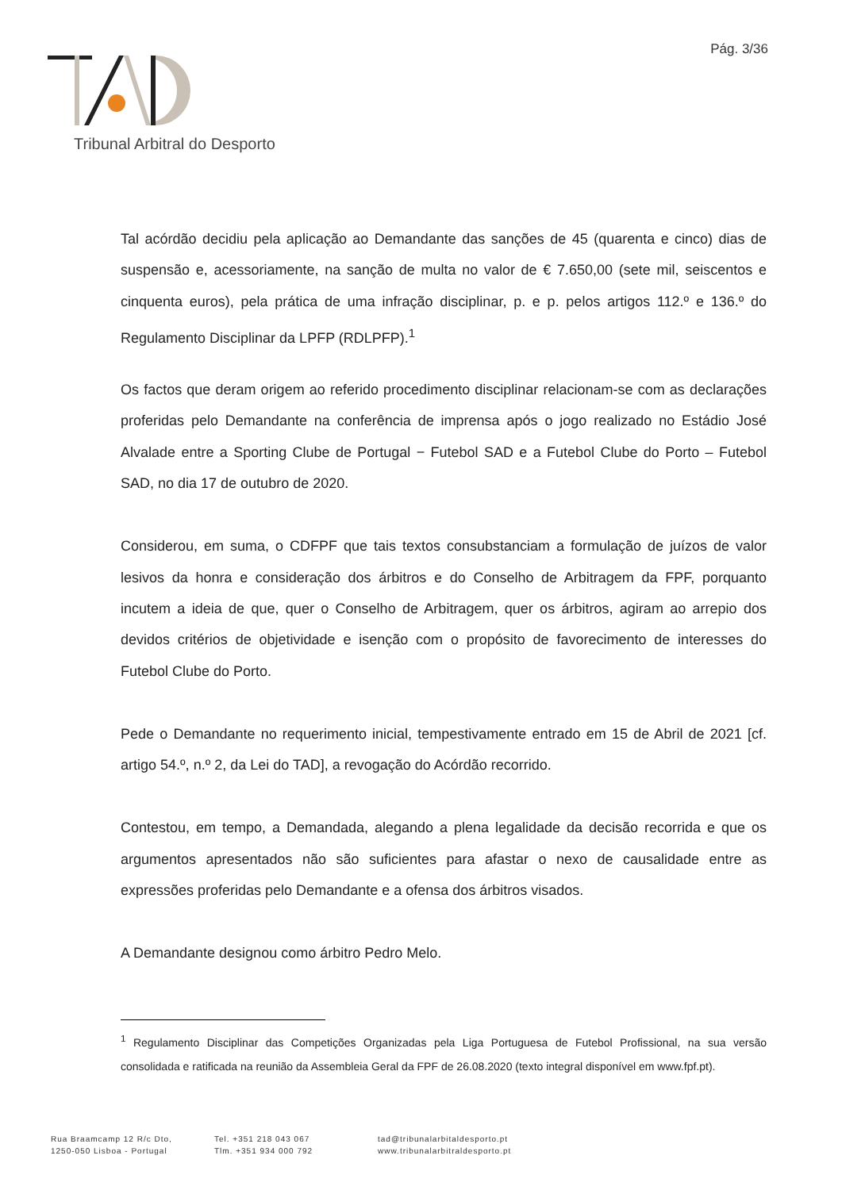Pág. 3/36
Tribunal Arbitral do Desporto
Tal acórdão decidiu pela aplicação ao Demandante das sanções de 45 (quarenta e cinco) dias de suspensão e, acessoriamente, na sanção de multa no valor de € 7.650,00 (sete mil, seiscentos e cinquenta euros), pela prática de uma infração disciplinar, p. e p. pelos artigos 112.º e 136.º do Regulamento Disciplinar da LPFP (RDLPFP).<sup>1</sup>
Os factos que deram origem ao referido procedimento disciplinar relacionam-se com as declarações proferidas pelo Demandante na conferência de imprensa após o jogo realizado no Estádio José Alvalade entre a Sporting Clube de Portugal − Futebol SAD e a Futebol Clube do Porto – Futebol SAD, no dia 17 de outubro de 2020.
Considerou, em suma, o CDFPF que tais textos consubstanciam a formulação de juízos de valor lesivos da honra e consideração dos árbitros e do Conselho de Arbitragem da FPF, porquanto incutem a ideia de que, quer o Conselho de Arbitragem, quer os árbitros, agiram ao arrepio dos devidos critérios de objetividade e isenção com o propósito de favorecimento de interesses do Futebol Clube do Porto.
Pede o Demandante no requerimento inicial, tempestivamente entrado em 15 de Abril de 2021 [cf. artigo 54.º, n.º 2, da Lei do TAD], a revogação do Acórdão recorrido.
Contestou, em tempo, a Demandada, alegando a plena legalidade da decisão recorrida e que os argumentos apresentados não são suficientes para afastar o nexo de causalidade entre as expressões proferidas pelo Demandante e a ofensa dos árbitros visados.
A Demandante designou como árbitro Pedro Melo.
<sup>1</sup> Regulamento Disciplinar das Competições Organizadas pela Liga Portuguesa de Futebol Profissional, na sua versão consolidada e ratificada na reunião da Assembleia Geral da FPF de 26.08.2020 (texto integral disponível em www.fpf.pt).
Rua Braamcamp 12 R/c Dto,
1250-050 Lisboa - Portugal
Tel. +351 218 043 067
Tlm. +351 934 000 792
tad@tribunalarbitaldesporto.pt
www.tribunalarbitraldesporto.pt